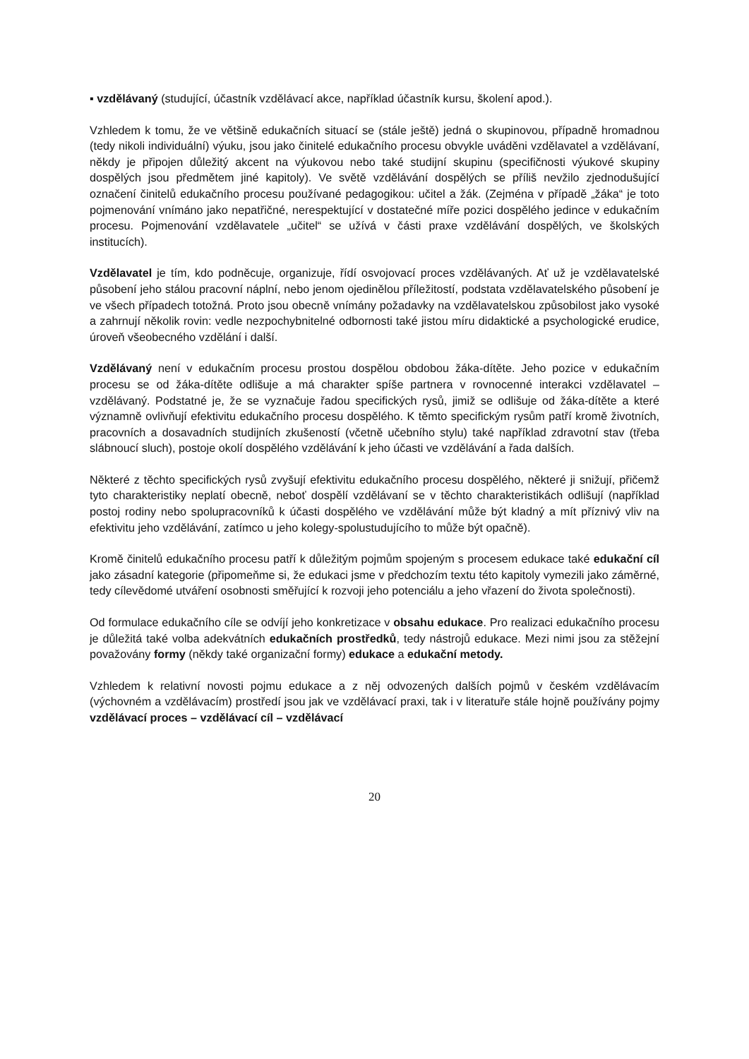▪ vzdělávaný (studující, účastník vzdělávací akce, například účastník kursu, školení apod.).
Vzhledem k tomu, že ve většině edukačních situací se (stále ještě) jedná o skupinovou, případně hromadnou (tedy nikoli individuální) výuku, jsou jako činitelé edukačního procesu obvykle uváděni vzdělavatel a vzdělávaní, někdy je připojen důležitý akcent na výukovou nebo také studijní skupinu (specifičnosti výukové skupiny dospělých jsou předmětem jiné kapitoly). Ve světě vzdělávání dospělých se příliš nevžilo zjednodušující označení činitelů edukačního procesu používané pedagogikou: učitel a žák. (Zejména v případě „žáka“ je toto pojmenování vnímáno jako nepatřičné, nerespektující v dostatečné míře pozici dospělého jedince v edukačním procesu. Pojmenování vzdělavatele „učitel“ se užívá v části praxe vzdělávání dospělých, ve školských institucích).
Vzdělavatel je tím, kdo podněcuje, organizuje, řídí osvojovací proces vzdělávaných. Ať už je vzdělavatelské působení jeho stálou pracovní náplní, nebo jenom ojedinělou příležitostí, podstata vzdělavatelského působení je ve všech případech totožná. Proto jsou obecně vnímány požadavky na vzdělavatelskou způsobilost jako vysoké a zahrnují několik rovin: vedle nezpochybnitelné odbornosti také jistou míru didaktické a psychologické erudice, úroveň všeobecného vzdělání i další.
Vzdělávaný není v edukačním procesu prostou dospělou obdobou žáka-dítěte. Jeho pozice v edukačním procesu se od žáka-dítěte odlišuje a má charakter spíše partnera v rovnocenné interakci vzdělavatel – vzdělávaný. Podstatné je, že se vyznačuje řadou specifických rysů, jimiž se odlišuje od žáka-dítěte a které významně ovlivňují efektivitu edukačního procesu dospělého. K těmto specifickým rysům patří kromě životních, pracovních a dosavadních studijních zkušeností (včetně učebního stylu) také například zdravotní stav (třeba slábnoucí sluch), postoje okolí dospělého vzdělávání k jeho účasti ve vzdělávání a řada dalších.
Některé z těchto specifických rysů zvyšují efektivitu edukačního procesu dospělého, některé ji snižují, přičemž tyto charakteristiky neplatí obecně, neboť dospělí vzdělávaní se v těchto charakteristikách odlišují (například postoj rodiny nebo spolupracovníků k účasti dospělého ve vzdělávání může být kladný a mít příznivý vliv na efektivitu jeho vzdělávání, zatímco u jeho kolegy-spolustudujícího to může být opačně).
Kromě činitelů edukačního procesu patří k důležitým pojmům spojeným s procesem edukace také edukační cíl jako zásadní kategorie (připomeňme si, že edukaci jsme v předchozím textu této kapitoly vymezili jako záměrné, tedy cílevědomé utváření osobnosti směřující k rozvoji jeho potenciálu a jeho vřazení do života společnosti).
Od formulace edukačního cíle se odvíjí jeho konkretizace v obsahu edukace. Pro realizaci edukačního procesu je důležitá také volba adekvátních edukačních prostředků, tedy nástrojů edukace. Mezi nimi jsou za stěžejní považovány formy (někdy také organizační formy) edukace a edukační metody.
Vzhledem k relativní novosti pojmu edukace a z něj odvozených dalších pojmů v českém vzdělávacím (výchovném a vzdělávacím) prostředí jsou jak ve vzdělávací praxi, tak i v literatuře stále hojně používány pojmy vzdělávací proces – vzdělávací cíl – vzdělávací
20